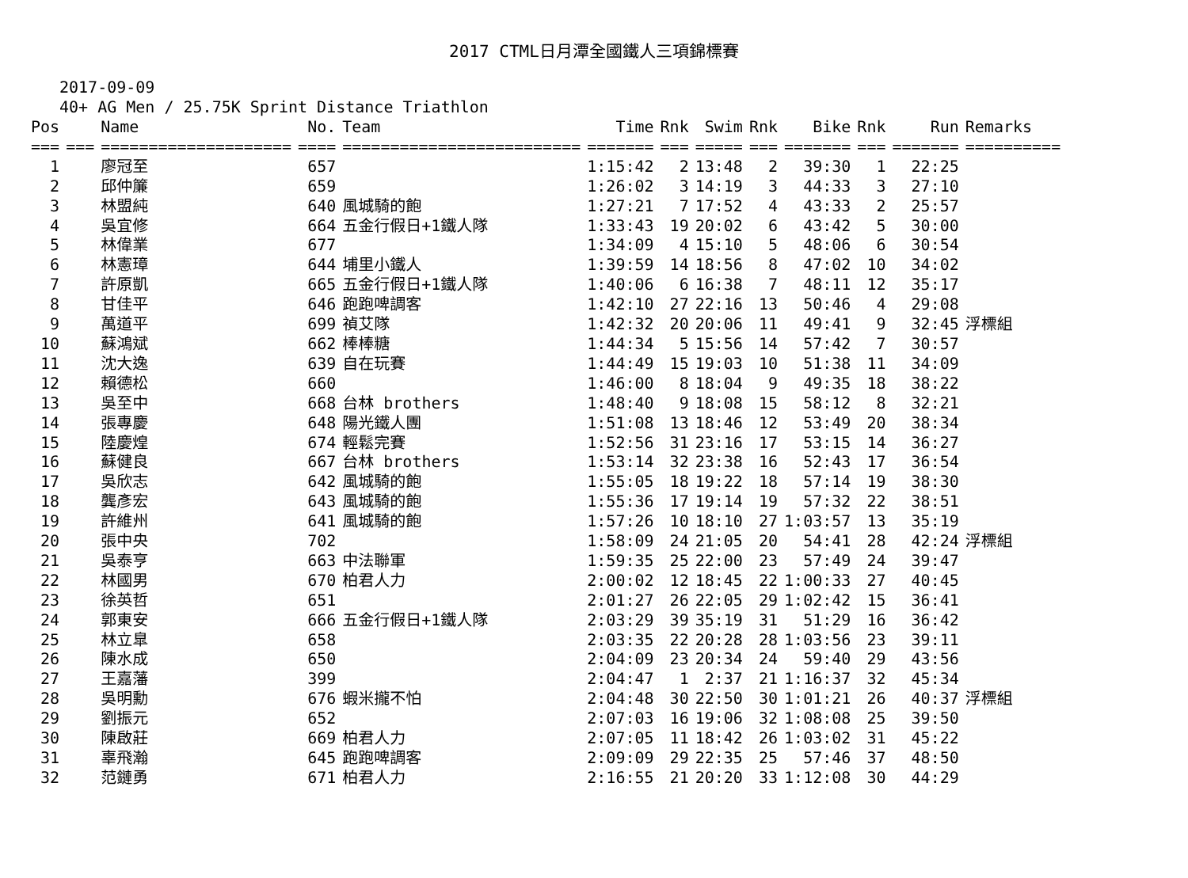2017 CTML日月潭全國鐵人三項錦標賽
2017-09-09
40+ AG Men / 25.75K Sprint Distance Triathlon
| Pos | | Name | No. | Team | Time | Rnk | Swim | Rnk | Bike | Rnk | Run | Remarks |
| --- | --- | --- | --- | --- | --- | --- | --- | --- | --- | --- | --- | --- |
| === | === | ==================== | ==== | ========================= | ======= | === | ===== | === | ======= | === | ======= | ========== |
| 1 | | 廖冠至 | 657 | | 1:15:42 | 2 | 13:48 | 2 | 39:30 | 1 | 22:25 | |
| 2 | | 邱仲簾 | 659 | | 1:26:02 | 3 | 14:19 | 3 | 44:33 | 3 | 27:10 | |
| 3 | | 林盟純 | 640 | 風城騎的飽 | 1:27:21 | 7 | 17:52 | 4 | 43:33 | 2 | 25:57 | |
| 4 | | 吳宜修 | 664 | 五金行假日+1鐵人隊 | 1:33:43 | 19 | 20:02 | 6 | 43:42 | 5 | 30:00 | |
| 5 | | 林偉業 | 677 | | 1:34:09 | 4 | 15:10 | 5 | 48:06 | 6 | 30:54 | |
| 6 | | 林憲璋 | 644 | 埔里小鐵人 | 1:39:59 | 14 | 18:56 | 8 | 47:02 | 10 | 34:02 | |
| 7 | | 許原凱 | 665 | 五金行假日+1鐵人隊 | 1:40:06 | 6 | 16:38 | 7 | 48:11 | 12 | 35:17 | |
| 8 | | 甘佳平 | 646 | 跑跑啤調客 | 1:42:10 | 27 | 22:16 | 13 | 50:46 | 4 | 29:08 | |
| 9 | | 萬道平 | 699 | 禎艾隊 | 1:42:32 | 20 | 20:06 | 11 | 49:41 | 9 | 32:45 | 浮標組 |
| 10 | | 蘇鴻斌 | 662 | 棒棒糖 | 1:44:34 | 5 | 15:56 | 14 | 57:42 | 7 | 30:57 | |
| 11 | | 沈大逸 | 639 | 自在玩賽 | 1:44:49 | 15 | 19:03 | 10 | 51:38 | 11 | 34:09 | |
| 12 | | 賴德松 | 660 | | 1:46:00 | 8 | 18:04 | 9 | 49:35 | 18 | 38:22 | |
| 13 | | 吳至中 | 668 | 台林 brothers | 1:48:40 | 9 | 18:08 | 15 | 58:12 | 8 | 32:21 | |
| 14 | | 張專慶 | 648 | 陽光鐵人團 | 1:51:08 | 13 | 18:46 | 12 | 53:49 | 20 | 38:34 | |
| 15 | | 陸慶煌 | 674 | 輕鬆完賽 | 1:52:56 | 31 | 23:16 | 17 | 53:15 | 14 | 36:27 | |
| 16 | | 蘇健良 | 667 | 台林 brothers | 1:53:14 | 32 | 23:38 | 16 | 52:43 | 17 | 36:54 | |
| 17 | | 吳欣志 | 642 | 風城騎的飽 | 1:55:05 | 18 | 19:22 | 18 | 57:14 | 19 | 38:30 | |
| 18 | | 龔彥宏 | 643 | 風城騎的飽 | 1:55:36 | 17 | 19:14 | 19 | 57:32 | 22 | 38:51 | |
| 19 | | 許維州 | 641 | 風城騎的飽 | 1:57:26 | 10 | 18:10 | 27 | 1:03:57 | 13 | 35:19 | |
| 20 | | 張中央 | 702 | | 1:58:09 | 24 | 21:05 | 20 | 54:41 | 28 | 42:24 | 浮標組 |
| 21 | | 吳泰亨 | 663 | 中法聯軍 | 1:59:35 | 25 | 22:00 | 23 | 57:49 | 24 | 39:47 | |
| 22 | | 林國男 | 670 | 柏君人力 | 2:00:02 | 12 | 18:45 | 22 | 1:00:33 | 27 | 40:45 | |
| 23 | | 徐英哲 | 651 | | 2:01:27 | 26 | 22:05 | 29 | 1:02:42 | 15 | 36:41 | |
| 24 | | 郭東安 | 666 | 五金行假日+1鐵人隊 | 2:03:29 | 39 | 35:19 | 31 | 51:29 | 16 | 36:42 | |
| 25 | | 林立臯 | 658 | | 2:03:35 | 22 | 20:28 | 28 | 1:03:56 | 23 | 39:11 | |
| 26 | | 陳水成 | 650 | | 2:04:09 | 23 | 20:34 | 24 | 59:40 | 29 | 43:56 | |
| 27 | | 王嘉藩 | 399 | | 2:04:47 | 1 | 2:37 | 21 | 1:16:37 | 32 | 45:34 | |
| 28 | | 吳明勳 | 676 | 蝦米攏不怕 | 2:04:48 | 30 | 22:50 | 30 | 1:01:21 | 26 | 40:37 | 浮標組 |
| 29 | | 劉振元 | 652 | | 2:07:03 | 16 | 19:06 | 32 | 1:08:08 | 25 | 39:50 | |
| 30 | | 陳啟莊 | 669 | 柏君人力 | 2:07:05 | 11 | 18:42 | 26 | 1:03:02 | 31 | 45:22 | |
| 31 | | 辜飛瀚 | 645 | 跑跑啤調客 | 2:09:09 | 29 | 22:35 | 25 | 57:46 | 37 | 48:50 | |
| 32 | | 范鏈勇 | 671 | 柏君人力 | 2:16:55 | 21 | 20:20 | 33 | 1:12:08 | 30 | 44:29 | |